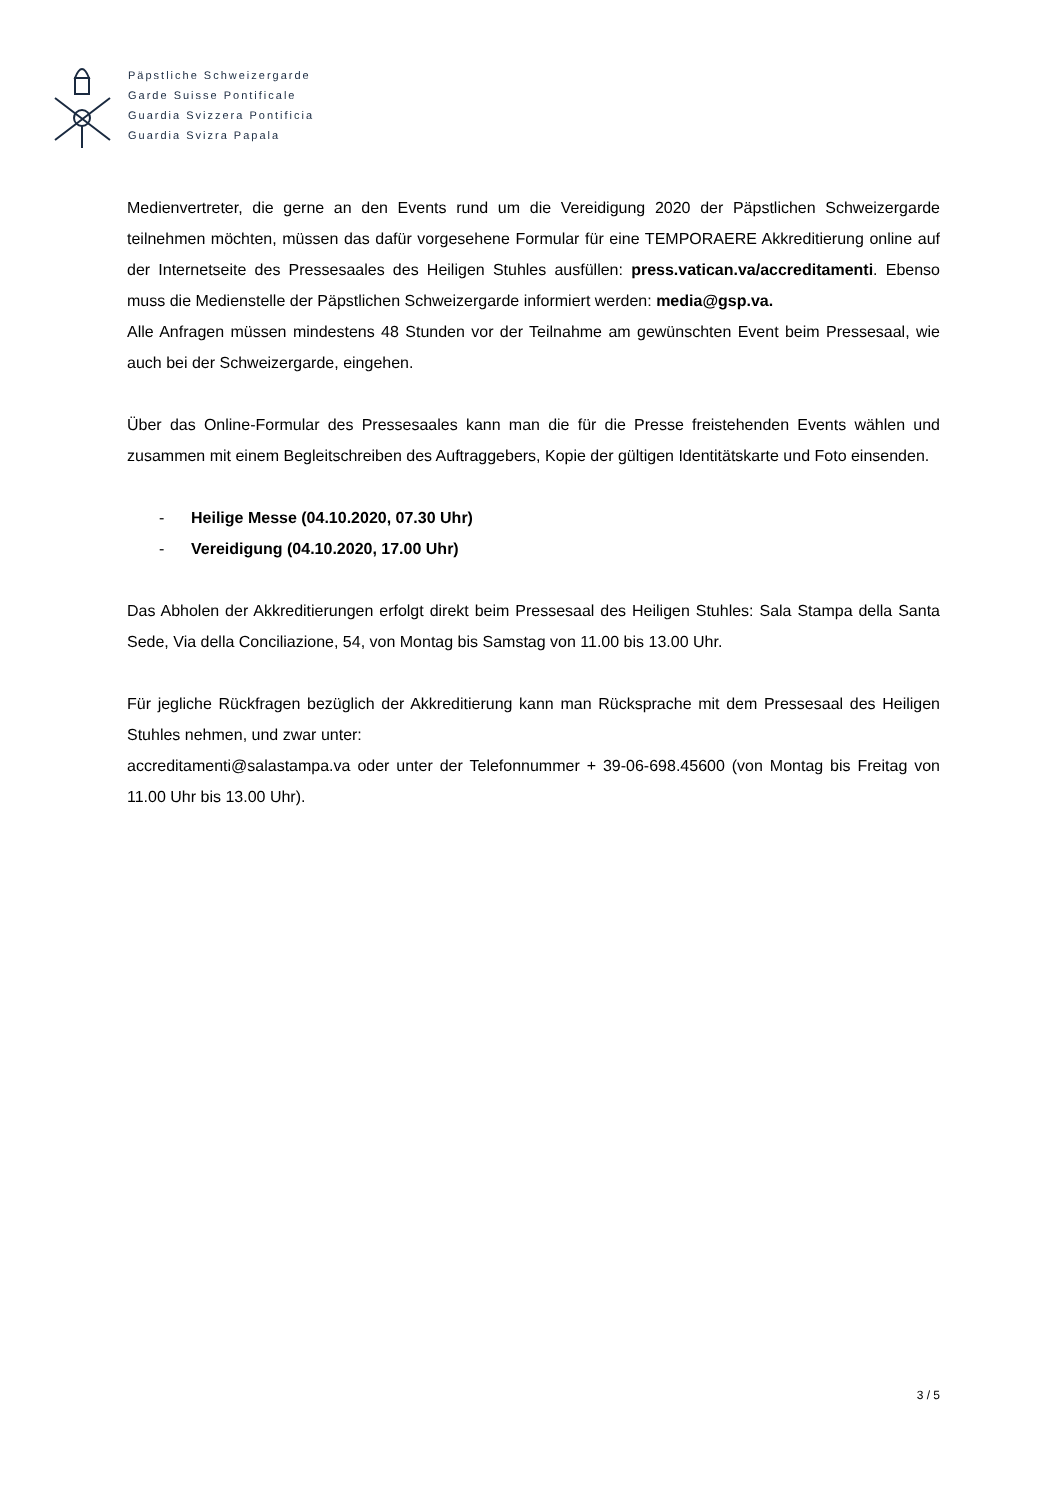Päpstliche Schweizergarde
Garde Suisse Pontificale
Guardia Svizzera Pontificia
Guardia Svizra Papala
Medienvertreter, die gerne an den Events rund um die Vereidigung 2020 der Päpstlichen Schweizergarde teilnehmen möchten, müssen das dafür vorgesehene Formular für eine TEMPORAERE Akkreditierung online auf der Internetseite des Pressesaales des Heiligen Stuhles ausfüllen: press.vatican.va/accreditamenti. Ebenso muss die Medienstelle der Päpstlichen Schweizergarde informiert werden: media@gsp.va.
Alle Anfragen müssen mindestens 48 Stunden vor der Teilnahme am gewünschten Event beim Pressesaal, wie auch bei der Schweizergarde, eingehen.
Über das Online-Formular des Pressesaales kann man die für die Presse freistehenden Events wählen und zusammen mit einem Begleitschreiben des Auftraggebers, Kopie der gültigen Identitätskarte und Foto einsenden.
- Heilige Messe (04.10.2020, 07.30 Uhr)
- Vereidigung (04.10.2020, 17.00 Uhr)
Das Abholen der Akkreditierungen erfolgt direkt beim Pressesaal des Heiligen Stuhles: Sala Stampa della Santa Sede, Via della Conciliazione, 54, von Montag bis Samstag von 11.00 bis 13.00 Uhr.
Für jegliche Rückfragen bezüglich der Akkreditierung kann man Rücksprache mit dem Pressesaal des Heiligen Stuhles nehmen, und zwar unter:
accreditamenti@salastampa.va oder unter der Telefonnummer + 39-06-698.45600 (von Montag bis Freitag von 11.00 Uhr bis 13.00 Uhr).
3 / 5